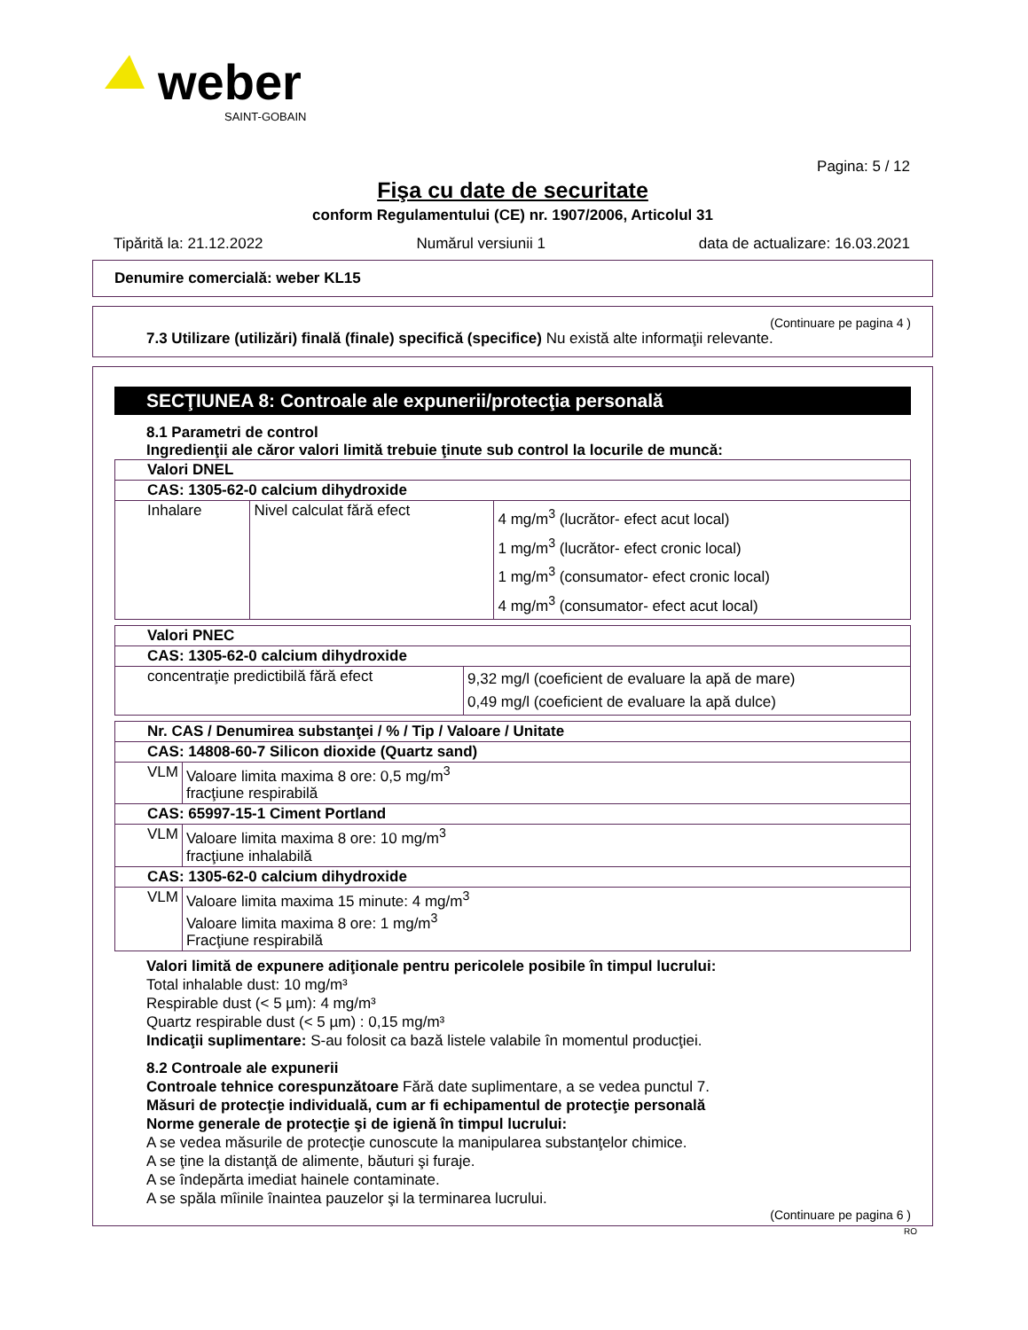weber
SAINT-GOBAIN
Pagina: 5 / 12
Fişa cu date de securitate
conform Regulamentului (CE) nr. 1907/2006, Articolul 31
Tipărită la: 21.12.2022 Numărul versiunii 1 data de actualizare: 16.03.2021
Denumire comercială: weber KL15
(Continuare pe pagina 4 )
7.3 Utilizare (utilizări) finală (finale) specifică (specifice) Nu există alte informaţii relevante.
SECŢIUNEA 8: Controale ale expunerii/protecţia personală
8.1 Parametri de control
Ingredienţii ale căror valori limită trebuie ţinute sub control la locurile de muncă:
| Valori DNEL | | |
| --- | --- | --- |
| CAS: 1305-62-0 calcium dihydroxide | | |
| Inhalare | Nivel calculat fără efect | 4 mg/m<sup>3</sup> (lucrător- efect acut local) 1 mg/m<sup>3</sup> (lucrător- efect cronic local) 1 mg/m<sup>3</sup> (consumator- efect cronic local) 4 mg/m<sup>3</sup> (consumator- efect acut local) |
| Valori PNEC | |
| --- | --- |
| CAS: 1305-62-0 calcium dihydroxide | |
| concentraţie predictibilă fără efect | 9,32 mg/l (coeficient de evaluare la apă de mare) 0,49 mg/l (coeficient de evaluare la apă dulce) |
| Nr. CAS / Denumirea substanţei / % / Tip / Valoare / Unitate | |
| --- | --- |
| CAS: 14808-60-7 Silicon dioxide (Quartz sand) | |
| VLM | Valoare limita maxima 8 ore: 0,5 mg/m<sup>3</sup> fracţiune respirabilă |
| CAS: 65997-15-1 Ciment Portland | |
| VLM | Valoare limita maxima 8 ore: 10 mg/m<sup>3</sup> fracţiune inhalabilă |
| CAS: 1305-62-0 calcium dihydroxide | |
| VLM | Valoare limita maxima 15 minute: 4 mg/m<sup>3</sup> Valoare limita maxima 8 ore: 1 mg/m<sup>3</sup> Fracţiune respirabilă |
Valori limită de expunere adiţionale pentru pericolele posibile în timpul lucrului:
Total inhalable dust: 10 mg/m³
Respirable dust (< 5 µm): 4 mg/m³
Quartz respirable dust (< 5 µm) : 0,15 mg/m³
Indicaţii suplimentare: S-au folosit ca bază listele valabile în momentul producţiei.
8.2 Controale ale expunerii
Controale tehnice corespunzătoare Fără date suplimentare, a se vedea punctul 7.
Măsuri de protecţie individuală, cum ar fi echipamentul de protecţie personală
Norme generale de protecţie şi de igienă în timpul lucrului:
A se vedea măsurile de protecţie cunoscute la manipularea substanţelor chimice.
A se ţine la distanţă de alimente, băuturi şi furaje.
A se îndepărta imediat hainele contaminate.
A se spăla mîinile înaintea pauzelor şi la terminarea lucrului.
(Continuare pe pagina 6 )
RO